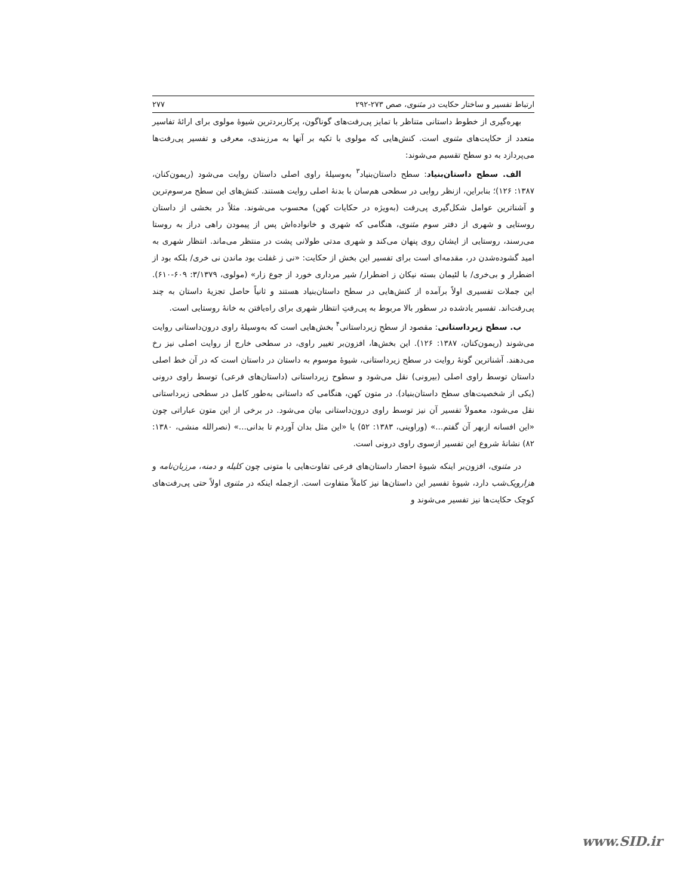ارتباط تفسیر و ساختار حکایت در مثنوی، صص ۲۷۳-۲۹۲ ۲۷۷
بهره‌گیری از خطوط داستانی متناظر با تمایز پی‌رفت‌های گوناگون، پرکاربردترین شیوهٔ مولوی برای ارائهٔ تفاسیر متعدد از حکایت‌های مثنوی است. کنش‌هایی که مولوی با تکیه بر آنها به مرزبندی، معرفی و تفسیر پی‌رفت‌ها می‌پردازد به دو سطح تقسیم می‌شوند:
الف. سطح داستان‌بنیاد: سطح داستان‌بنیاد<sup>۳</sup> به‌وسیلهٔ راوی اصلی داستان روایت می‌شود (ریمون‌کنان، ۱۳۸۷: ۱۲۶)؛ بنابراین، ازنظر روایی در سطحی هم‌سان با بدنهٔ اصلی روایت هستند. کنش‌های این سطح مرسوم‌ترین و آشناترین عوامل شکل‌گیری پی‌رفت (به‌ویژه در حکایات کهن) محسوب می‌شوند. مثلاً در بخشی از داستان روستایی و شهری از دفتر سوم مثنوی، هنگامی که شهری و خانواده‌اش پس از پیمودن راهی دراز به روستا می‌رسند، روستایی از ایشان روی پنهان می‌کند و شهری مدتی طولانی پشت در منتظر می‌ماند. انتظار شهری به امید گشوده‌شدن در، مقدمه‌ای است برای تفسیر این بخش از حکایت: «نی ز غفلت بود ماندن نی خری/ بلکه بود از اضطرار و بی‌خری/ با لئیمان بسته نیکان ز اضطرار/ شیر مرداری خورد از جوع زار» (مولوی، ۳/۱۳۷۹: ۶۰۹-۶۱۰). این جملات تفسیری اولاً برآمده از کنش‌هایی در سطح داستان‌بنیاد هستند و ثانیاً حاصل تجزیهٔ داستان به چند پی‌رفت‌اند. تفسیر یادشده در سطور بالا مربوط به پی‌رفتِ انتظار شهری برای راه‌یافتن به خانهٔ روستایی است.
ب. سطح زیرداستانی: مقصود از سطحِ زیرداستانی<sup>۴</sup> بخش‌هایی است که به‌وسیلهٔ راوی درون‌داستانی روایت می‌شوند (ریمون‌کنان، ۱۳۸۷: ۱۲۶). این بخش‌ها، افزون‌بر تغییر راوی، در سطحی خارج از روایت اصلی نیز رخ می‌دهند. آشناترین گونهٔ روایت در سطح زیرداستانی، شیوهٔ موسوم به داستان در داستان است که در آن خط اصلی داستان توسط راوی اصلی (بیرونی) نقل می‌شود و سطوح زیرداستانی (داستان‌های فرعی) توسط راوی درونی (یکی از شخصیت‌های سطح داستان‌بنیاد). در متون کهن، هنگامی که داستانی به‌طور کامل در سطحی زیرداستانی نقل می‌شود، معمولاً تفسیر آن نیز توسط راوی درون‌داستانی بیان می‌شود. در برخی از این متون عباراتی چون «این افسانه ازبهر آن گفتم...» (وراوینی، ۱۳۸۳: ۵۲) یا «این مثل بدان آوردم تا بدانی...» (نصرالله منشی، ۱۳۸۰: ۸۲) نشانهٔ شروع این تفسیر ازسوی راوی درونی است.
در مثنوی، افزون‌بر اینکه شیوهٔ احضار داستان‌های فرعی تفاوت‌هایی با متونی چون کلیله و دمنه، مرزبان‌نامه و هزارویک‌شب دارد، شیوهٔ تفسیر این داستان‌ها نیز کاملاً متفاوت است. ازجمله اینکه در مثنوی اولاً حتی پی‌رفت‌های کوچک حکایت‌ها نیز تفسیر می‌شوند و
www.SID.ir